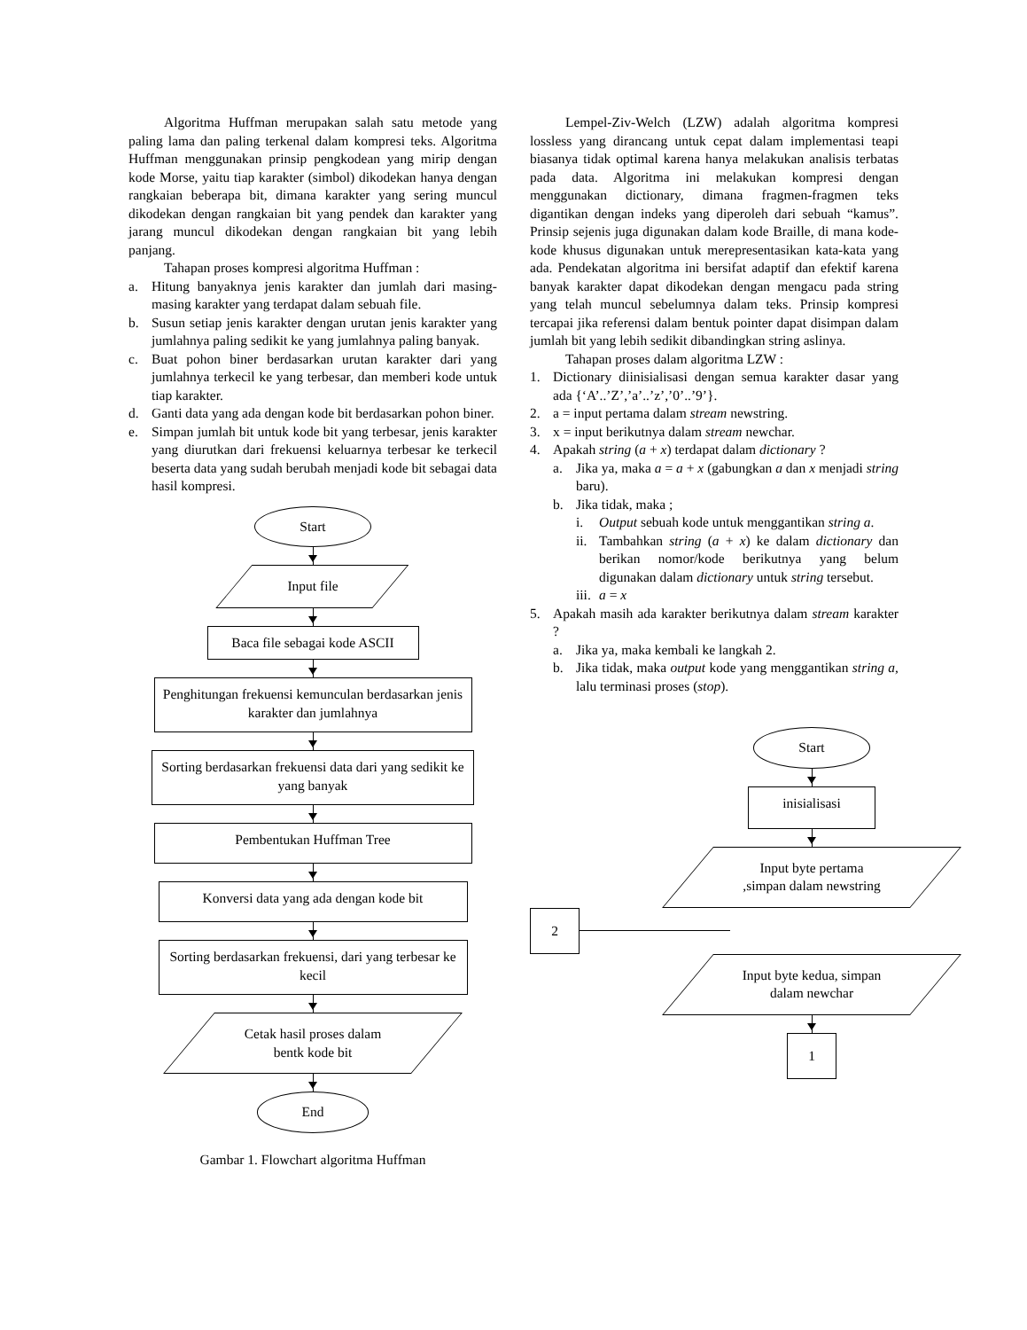Algoritma Huffman merupakan salah satu metode yang paling lama dan paling terkenal dalam kompresi teks. Algoritma Huffman menggunakan prinsip pengkodean yang mirip dengan kode Morse, yaitu tiap karakter (simbol) dikodekan hanya dengan rangkaian beberapa bit, dimana karakter yang sering muncul dikodekan dengan rangkaian bit yang pendek dan karakter yang jarang muncul dikodekan dengan rangkaian bit yang lebih panjang.
Tahapan proses kompresi algoritma Huffman :
a. Hitung banyaknya jenis karakter dan jumlah dari masing-masing karakter yang terdapat dalam sebuah file.
b. Susun setiap jenis karakter dengan urutan jenis karakter yang jumlahnya paling sedikit ke yang jumlahnya paling banyak.
c. Buat pohon biner berdasarkan urutan karakter dari yang jumlahnya terkecil ke yang terbesar, dan memberi kode untuk tiap karakter.
d. Ganti data yang ada dengan kode bit berdasarkan pohon biner.
e. Simpan jumlah bit untuk kode bit yang terbesar, jenis karakter yang diurutkan dari frekuensi keluarnya terbesar ke terkecil beserta data yang sudah berubah menjadi kode bit sebagai data hasil kompresi.
Start
Input file
Baca file sebagai kode ASCII
Penghitungan frekuensi kemunculan berdasarkan jenis karakter dan jumlahnya
Sorting berdasarkan frekuensi data dari yang sedikit ke yang banyak
Pembentukan Huffman Tree
Konversi data yang ada dengan kode bit
Sorting berdasarkan frekuensi, dari yang terbesar ke kecil
Cetak hasil proses dalam bentk kode bit
End
Gambar 1. Flowchart algoritma Huffman
Lempel-Ziv-Welch (LZW) adalah algoritma kompresi lossless yang dirancang untuk cepat dalam implementasi teapi biasanya tidak optimal karena hanya melakukan analisis terbatas pada data. Algoritma ini melakukan kompresi dengan menggunakan dictionary, dimana fragmen-fragmen teks digantikan dengan indeks yang diperoleh dari sebuah “kamus”. Prinsip sejenis juga digunakan dalam kode Braille, di mana kode-kode khusus digunakan untuk merepresentasikan kata-kata yang ada. Pendekatan algoritma ini bersifat adaptif dan efektif karena banyak karakter dapat dikodekan dengan mengacu pada string yang telah muncul sebelumnya dalam teks. Prinsip kompresi tercapai jika referensi dalam bentuk pointer dapat disimpan dalam jumlah bit yang lebih sedikit dibandingkan string aslinya.
Tahapan proses dalam algoritma LZW :
1. Dictionary diinisialisasi dengan semua karakter dasar yang ada {‘A’..’Z’,’a’..’z’,’0’..’9’}.
2. a = input pertama dalam stream newstring.
3. x = input berikutnya dalam stream newchar.
4. Apakah string (a + x) terdapat dalam dictionary ?
a. Jika ya, maka a = a + x (gabungkan a dan x menjadi string baru).
b. Jika tidak, maka ;
i. Output sebuah kode untuk menggantikan string a.
ii. Tambahkan string (a + x) ke dalam dictionary dan berikan nomor/kode berikutnya yang belum digunakan dalam dictionary untuk string tersebut.
iii. a = x
5. Apakah masih ada karakter berikutnya dalam stream karakter ?
a. Jika ya, maka kembali ke langkah 2.
b. Jika tidak, maka output kode yang menggantikan string a, lalu terminasi proses (stop).
Start
inisialisasi
Input byte pertama ,simpan dalam newstring
2
Input byte kedua, simpan dalam newchar
1